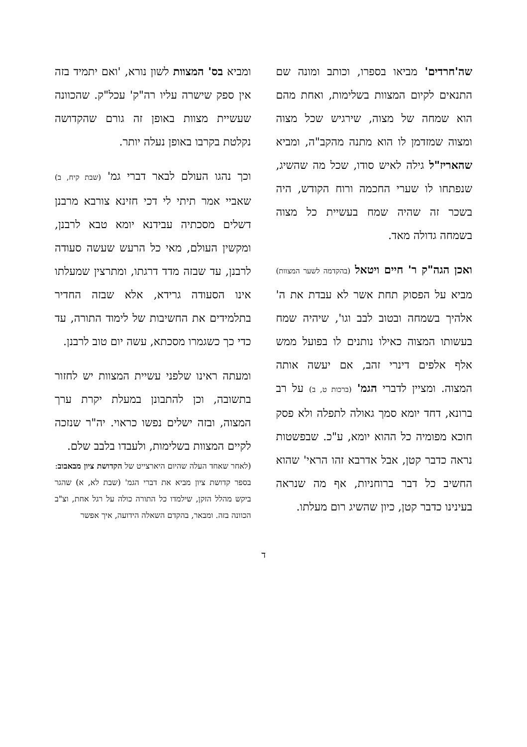שה'חרדים' מביאו בספרו, וכותב ומונה שם התנאים לקיום המצוות בשלימות, ואחת מהם הוא שמחה של מצוה, שירגיש שכל מצוה ומצוה שמזדמן לו הוא מתנה מהקב"ה, ומביא שהאריז"ל גילה לאיש סודו, שכל מה שהשיג, שנפתחו לו שערי החכמה ורוח הקודש, היה בשכר זה שהיה שמח בעשיית כל מצוה בשמחה גדולה מאד.
ואכן הגה"ק ר' חיים ויטאל (בהקדמה לשער המצוות) מביא על הפסוק תחת אשר לא עבדת את ה' אלהיך בשמחה ובטוב לבב וגו', שיהיה שמח בעשותו המצוה כאילו נותנים לו בפועל ממש אלף אלפים דינרי זהב, אם יעשה אותה המצוה. ומציין לדברי הגמ' (ברכות ט, ב) על רב ברונא, דחד יומא סמך גאולה לתפלה ולא פסק חוכא מפומיה כל ההוא יומא, ע"כ. שבפשטות נראה כדבר קטן, אבל אדרבא זהו הראי' שהוא החשיב כל דבר ברוחניות, אף מה שנראה בעינינו כדבר קטן, כיון שהשיג רום מעלתו.
ומביא בס' המצוות לשון נורא, 'ואם יתמיד בזה אין ספק שישרה עליו רה"ק' עכל"ק. שהכוונה שעשיית מצוות באופן זה גורם שהקדושה נקלטת בקרבו באופן נעלה יותר.
וכך נהגו העולם לבאר דברי גמ' (שבת קיח, ב) שאביי אמר תיתי לי דכי חזינא צורבא מרבנן דשלים מסכתיה עבידנא יומא טבא לרבנן, ומקשין העולם, מאי כל הרעש שעשה סעודה לרבנן, עד שבזה מדד דרגתו, ומתרצין שמעלתו אינו הסעודה גרידא, אלא שבזה החדיר בתלמידים את החשיבות של לימוד התורה, עד כדי כך כשגמרו מסכתא, עשה יום טוב לרבנן.
ומעתה ראינו שלפני עשיית המצוות יש לחזור בתשובה, וכן להתבונן במעלת יקרת ערך המצוה, ובזה ישלים נפשו כראוי. יה"ר שנזכה לקיים המצוות בשלימות, ולעבדו בלבב שלם.
(לאחר שאחד העלה שהיום היארצייט של הקדושת ציון מבאבוב:
בספר קדושת ציון מביא את דברי הגמ' (שבת לא, א) שהגר ביקש מהלל הזקן, שילמדו כל התורה כולה על רגל אחת, וצ"ב הכוונה בזה. ומבאר, בהקדם השאלה הידועה, איך אפשר
ד